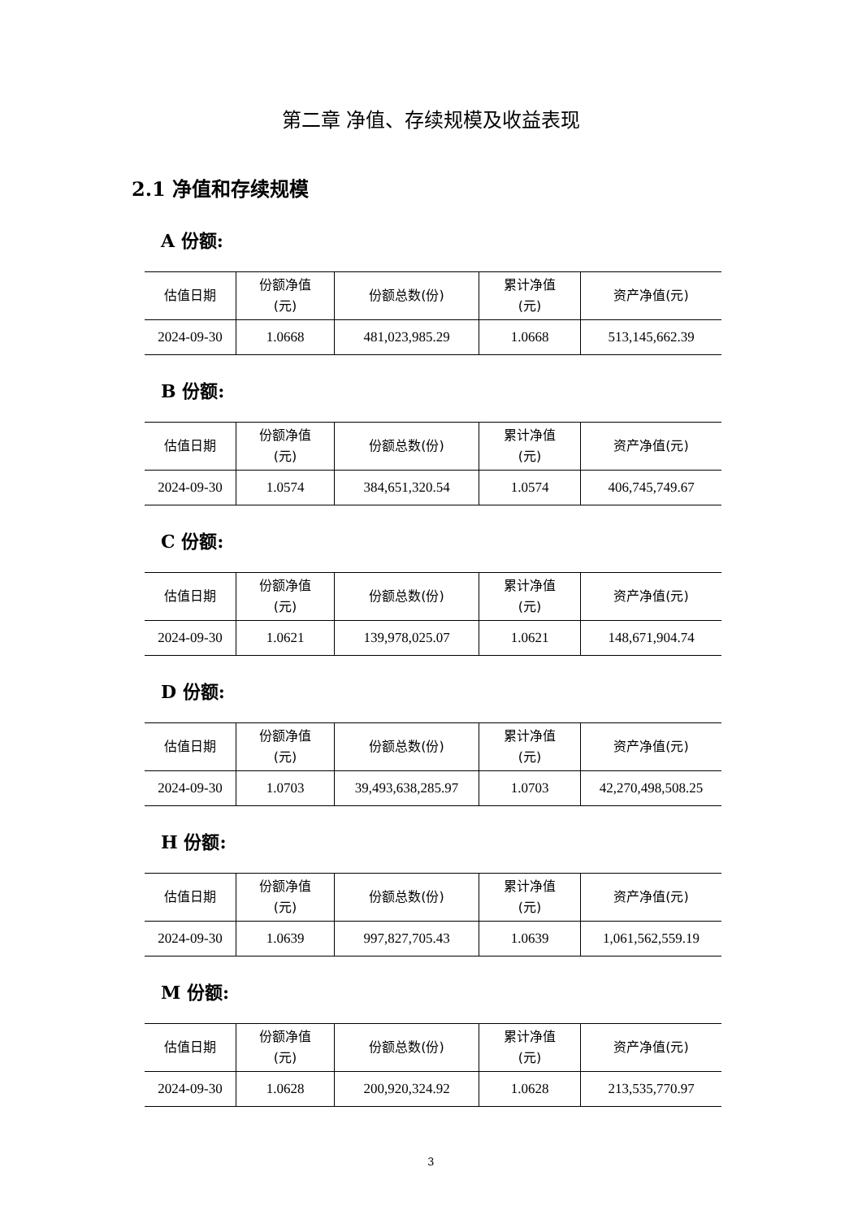第二章 净值、存续规模及收益表现
2.1 净值和存续规模
A 份额:
| 估值日期 | 份额净值 (元) | 份额总数(份) | 累计净值 (元) | 资产净值(元) |
| --- | --- | --- | --- | --- |
| 2024-09-30 | 1.0668 | 481,023,985.29 | 1.0668 | 513,145,662.39 |
B 份额:
| 估值日期 | 份额净值 (元) | 份额总数(份) | 累计净值 (元) | 资产净值(元) |
| --- | --- | --- | --- | --- |
| 2024-09-30 | 1.0574 | 384,651,320.54 | 1.0574 | 406,745,749.67 |
C 份额:
| 估值日期 | 份额净值 (元) | 份额总数(份) | 累计净值 (元) | 资产净值(元) |
| --- | --- | --- | --- | --- |
| 2024-09-30 | 1.0621 | 139,978,025.07 | 1.0621 | 148,671,904.74 |
D 份额:
| 估值日期 | 份额净值 (元) | 份额总数(份) | 累计净值 (元) | 资产净值(元) |
| --- | --- | --- | --- | --- |
| 2024-09-30 | 1.0703 | 39,493,638,285.97 | 1.0703 | 42,270,498,508.25 |
H 份额:
| 估值日期 | 份额净值 (元) | 份额总数(份) | 累计净值 (元) | 资产净值(元) |
| --- | --- | --- | --- | --- |
| 2024-09-30 | 1.0639 | 997,827,705.43 | 1.0639 | 1,061,562,559.19 |
M 份额:
| 估值日期 | 份额净值 (元) | 份额总数(份) | 累计净值 (元) | 资产净值(元) |
| --- | --- | --- | --- | --- |
| 2024-09-30 | 1.0628 | 200,920,324.92 | 1.0628 | 213,535,770.97 |
3